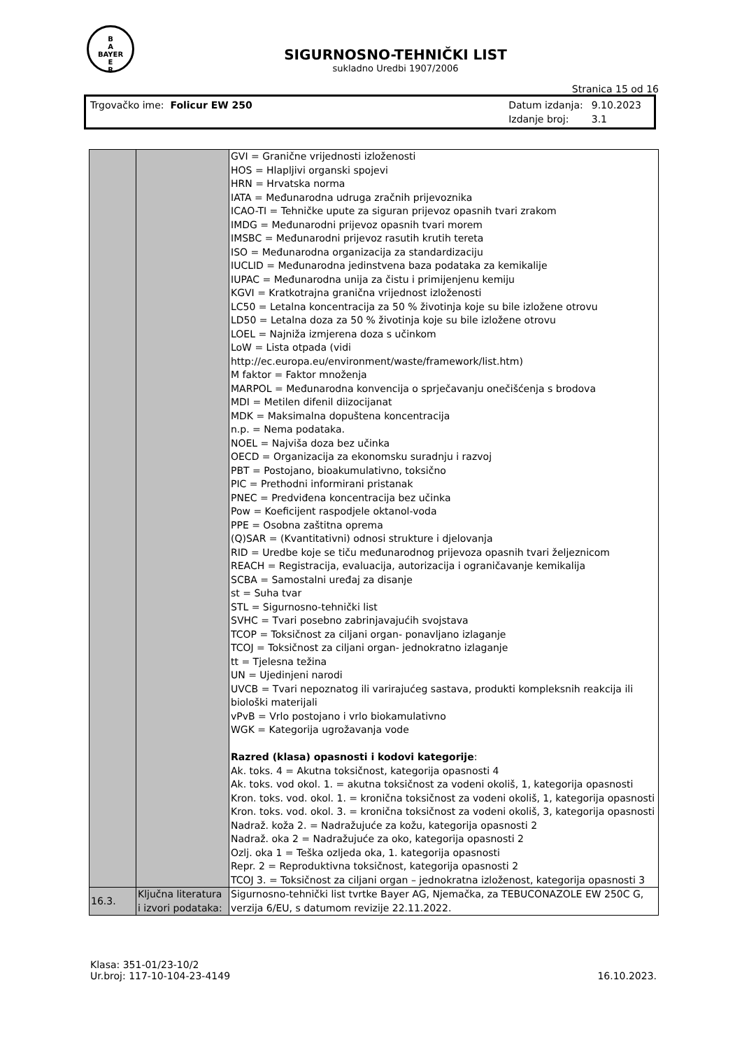B
A
BAYER
E
R
SIGURNOSNO-TEHNIČKI LIST
sukladno Uredbi 1907/2006
Stranica 15 od 16
Trgovačko ime: Folicur EW 250
| Datum izdanja: | 9.10.2023 |
| Izdanje broj: | 3.1 |
| | | GVI = Granične vrijednosti izloženosti HOS = Hlapljivi organski spojevi HRN = Hrvatska norma IATA = Međunarodna udruga zračnih prijevoznika ICAO-TI = Tehničke upute za siguran prijevoz opasnih tvari zrakom IMDG = Međunarodni prijevoz opasnih tvari morem IMSBC = Međunarodni prijevoz rasutih krutih tereta ISO = Međunarodna organizacija za standardizaciju IUCLID = Međunarodna jedinstvena baza podataka za kemikalije IUPAC = Međunarodna unija za čistu i primijenjenu kemiju KGVI = Kratkotrajna granična vrijednost izloženosti LC50 = Letalna koncentracija za 50 % životinja koje su bile izložene otrovu LD50 = Letalna doza za 50 % životinja koje su bile izložene otrovu LOEL = Najniža izmjerena doza s učinkom LoW = Lista otpada (vidi http://ec.europa.eu/environment/waste/framework/list.htm) M faktor = Faktor množenja MARPOL = Međunarodna konvencija o sprječavanju onečišćenja s brodova MDI = Metilen difenil diizocijanat MDK = Maksimalna dopuštena koncentracija n.p. = Nema podataka. NOEL = Najviša doza bez učinka OECD = Organizacija za ekonomsku suradnju i razvoj PBT = Postojano, bioakumulativno, toksično PIC = Prethodni informirani pristanak PNEC = Predviđena koncentracija bez učinka Pow = Koeficijent raspodjele oktanol-voda PPE = Osobna zaštitna oprema (Q)SAR = (Kvantitativni) odnosi strukture i djelovanja RID = Uredbe koje se tiču međunarodnog prijevoza opasnih tvari željeznicom REACH = Registracija, evaluacija, autorizacija i ograničavanje kemikalija SCBA = Samostalni uređaj za disanje st = Suha tvar STL = Sigurnosno-tehnički list SVHC = Tvari posebno zabrinjavajućih svojstava TCOP = Toksičnost za ciljani organ- ponavljano izlaganje TCOJ = Toksičnost za ciljani organ- jednokratno izlaganje tt = Tjelesna težina UN = Ujedinjeni narodi UVCB = Tvari nepoznatog ili varirajućeg sastava, produkti kompleksnih reakcija ili biološki materijali vPvB = Vrlo postojano i vrlo biokamulativno WGK = Kategorija ugrožavanja vode Razred (klasa) opasnosti i kodovi kategorije : Ak. toks. 4 = Akutna toksičnost, kategorija opasnosti 4 Ak. toks. vod okol. 1. = akutna toksičnost za vodeni okoliš, 1, kategorija opasnosti Kron. toks. vod. okol. 1. = kronična toksičnost za vodeni okoliš, 1, kategorija opasnosti Kron. toks. vod. okol. 3. = kronična toksičnost za vodeni okoliš, 3, kategorija opasnosti Nadraž. koža 2. = Nadražujuće za kožu, kategorija opasnosti 2 Nadraž. oka 2 = Nadražujuće za oko, kategorija opasnosti 2 Ozlj. oka 1 = Teška ozljeda oka, 1. kategorija opasnosti Repr. 2 = Reproduktivna toksičnost, kategorija opasnosti 2 TCOJ 3. = Toksičnost za ciljani organ – jednokratna izloženost, kategorija opasnosti 3 |
| 16.3. | Ključna literatura i izvori podataka: | Sigurnosno-tehnički list tvrtke Bayer AG, Njemačka, za TEBUCONAZOLE EW 250C G, verzija 6/EU, s datumom revizije 22.11.2022. |
Klasa: 351-01/23-10/2
Ur.broj: 117-10-104-23-4149
16.10.2023.